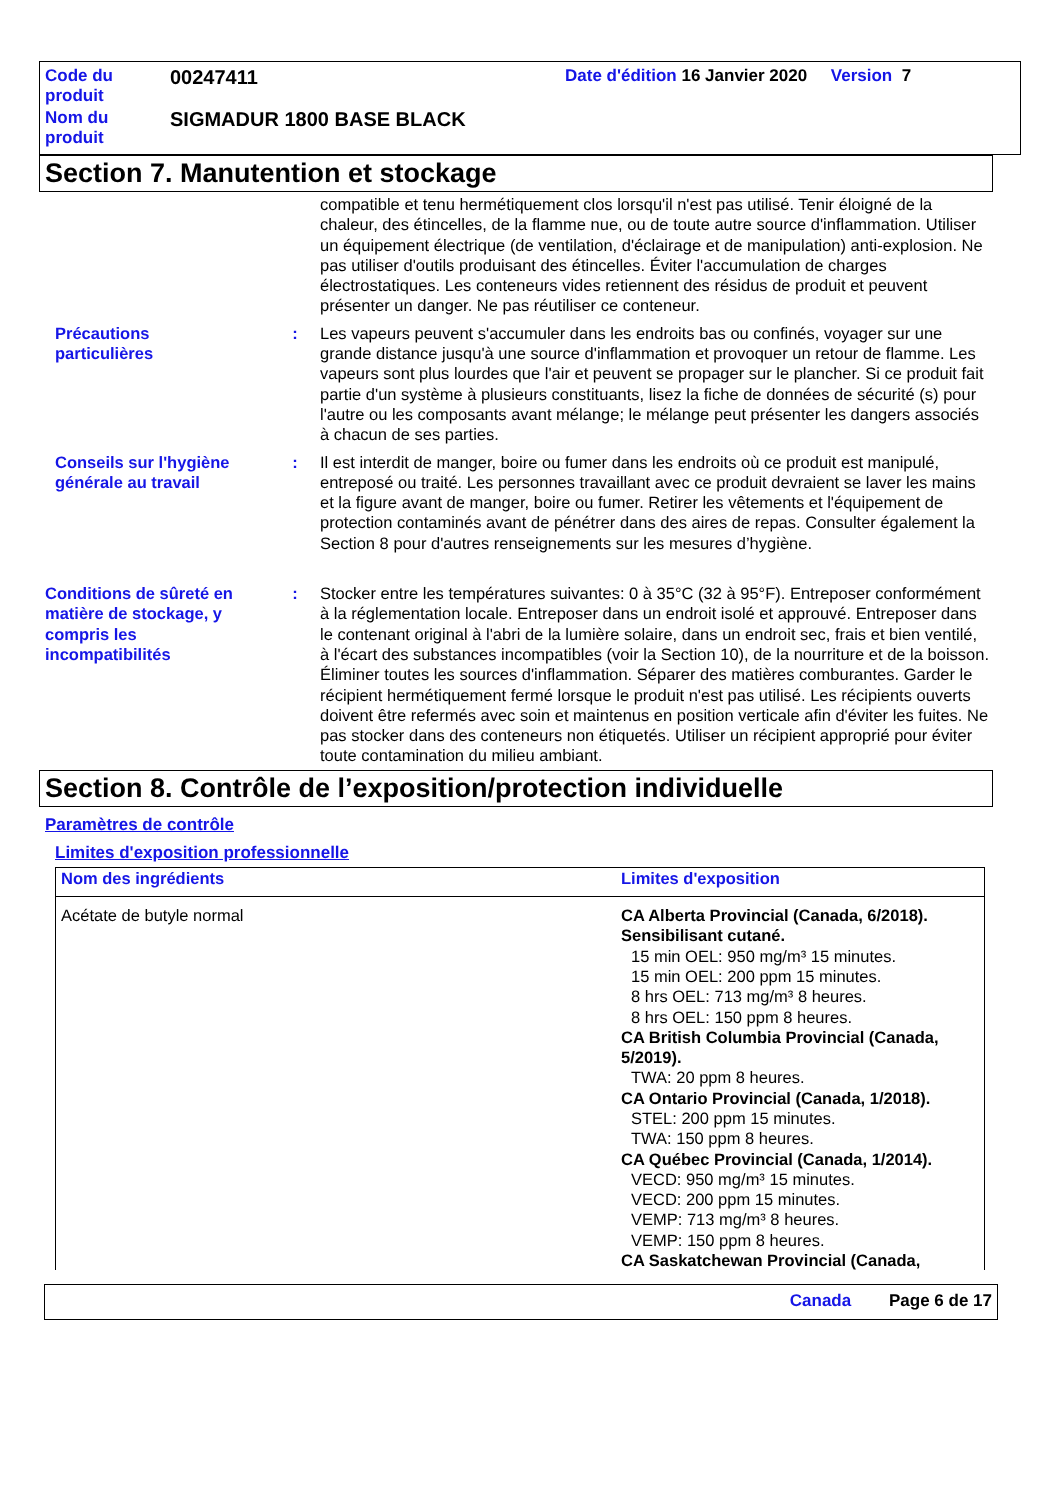| Code du produit | 00247411 | Date d'édition 16 Janvier 2020 Version 7 |
| Nom du produit | SIGMADUR 1800 BASE BLACK | |
Section 7. Manutention et stockage
compatible et tenu hermétiquement clos lorsqu'il n'est pas utilisé. Tenir éloigné de la chaleur, des étincelles, de la flamme nue, ou de toute autre source d'inflammation. Utiliser un équipement électrique (de ventilation, d'éclairage et de manipulation) anti-explosion. Ne pas utiliser d'outils produisant des étincelles. Éviter l'accumulation de charges électrostatiques. Les conteneurs vides retiennent des résidus de produit et peuvent présenter un danger. Ne pas réutiliser ce conteneur.
Précautions particulières : Les vapeurs peuvent s'accumuler dans les endroits bas ou confinés, voyager sur une grande distance jusqu'à une source d'inflammation et provoquer un retour de flamme. Les vapeurs sont plus lourdes que l'air et peuvent se propager sur le plancher. Si ce produit fait partie d'un système à plusieurs constituants, lisez la fiche de données de sécurité (s) pour l'autre ou les composants avant mélange; le mélange peut présenter les dangers associés à chacun de ses parties.
Conseils sur l'hygiène générale au travail
: Il est interdit de manger, boire ou fumer dans les endroits où ce produit est manipulé, entreposé ou traité. Les personnes travaillant avec ce produit devraient se laver les mains et la figure avant de manger, boire ou fumer. Retirer les vêtements et l'équipement de protection contaminés avant de pénétrer dans des aires de repas. Consulter également la Section 8 pour d'autres renseignements sur les mesures d’hygiène.
Conditions de sûreté en matière de stockage, y compris les incompatibilités
: Stocker entre les températures suivantes: 0 à 35°C (32 à 95°F). Entreposer conformément à la réglementation locale. Entreposer dans un endroit isolé et approuvé. Entreposer dans le contenant original à l'abri de la lumière solaire, dans un endroit sec, frais et bien ventilé, à l'écart des substances incompatibles (voir la Section 10), de la nourriture et de la boisson. Éliminer toutes les sources d'inflammation. Séparer des matières comburantes. Garder le récipient hermétiquement fermé lorsque le produit n'est pas utilisé. Les récipients ouverts doivent être refermés avec soin et maintenus en position verticale afin d'éviter les fuites. Ne pas stocker dans des conteneurs non étiquetés. Utiliser un récipient approprié pour éviter toute contamination du milieu ambiant.
Section 8. Contrôle de l’exposition/protection individuelle
Paramètres de contrôle
Limites d'exposition professionnelle
| Nom des ingrédients | Limites d'exposition |
| --- | --- |
| Acétate de butyle normal | CA Alberta Provincial (Canada, 6/2018). Sensibilisant cutané. 15 min OEL: 950 mg/m³ 15 minutes. 15 min OEL: 200 ppm 15 minutes. 8 hrs OEL: 713 mg/m³ 8 heures. 8 hrs OEL: 150 ppm 8 heures. CA British Columbia Provincial (Canada, 5/2019). TWA: 20 ppm 8 heures. CA Ontario Provincial (Canada, 1/2018). STEL: 200 ppm 15 minutes. TWA: 150 ppm 8 heures. CA Québec Provincial (Canada, 1/2014). VECD: 950 mg/m³ 15 minutes. VECD: 200 ppm 15 minutes. VEMP: 713 mg/m³ 8 heures. VEMP: 150 ppm 8 heures. CA Saskatchewan Provincial (Canada, |
Canada Page 6 de 17